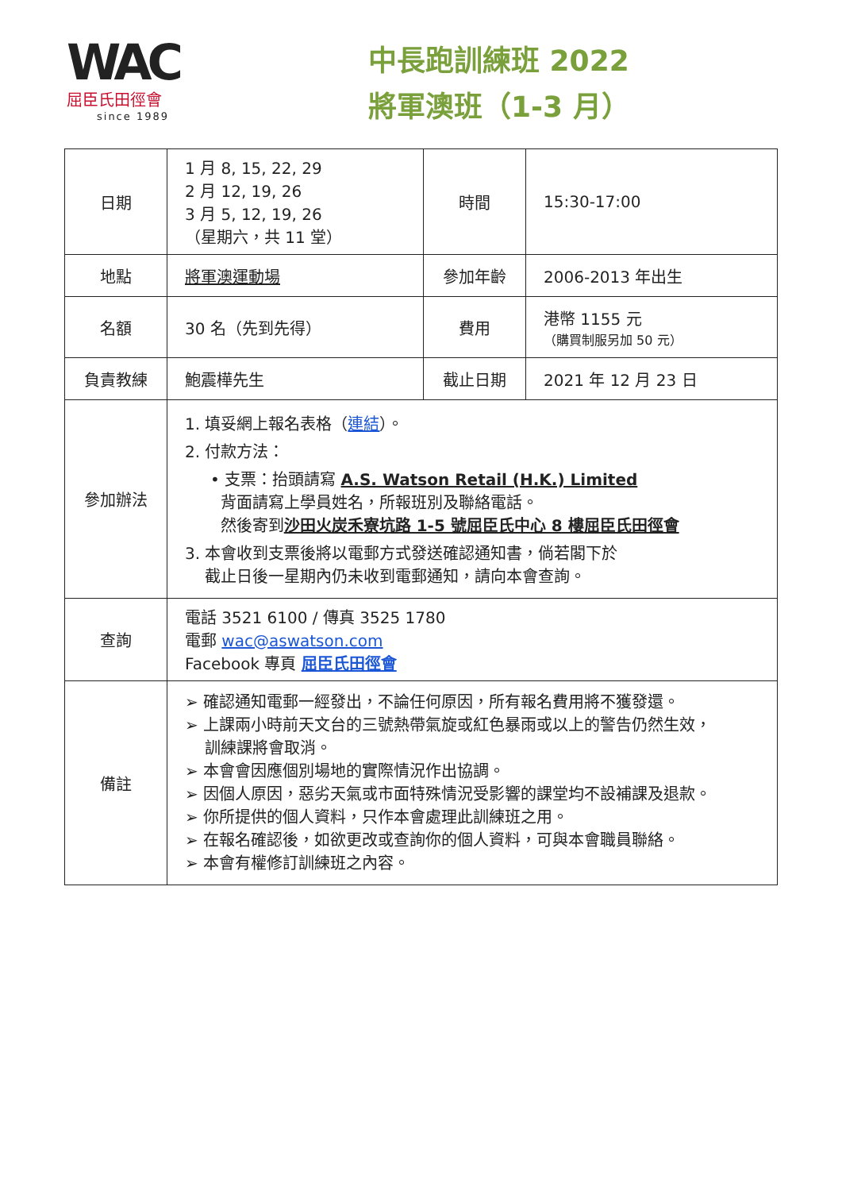WAC
屈臣氏田徑會
since 1989
中長跑訓練班 2022
將軍澳班（1-3 月）
| 日期 | 1 月 8, 15, 22, 29 2 月 12, 19, 26 3 月 5, 12, 19, 26 （星期六，共 11 堂） | 時間 | 15:30-17:00 |
| 地點 | 將軍澳運動場 | 參加年齡 | 2006-2013 年出生 |
| 名額 | 30 名（先到先得） | 費用 | 港幣 1155 元 （購買制服另加 50 元） |
| 負責教練 | 鮑震樺先生 | 截止日期 | 2021 年 12 月 23 日 |
| 參加辦法 | 1. 填妥網上報名表格（ 連結 ）。 2. 付款方法： • 支票：抬頭請寫 A.S. Watson Retail (H.K.) Limited 背面請寫上學員姓名，所報班別及聯絡電話。 然後寄到 沙田火炭禾寮坑路 1-5 號屈臣氏中心 8 樓屈臣氏田徑會 3. 本會收到支票後將以電郵方式發送確認通知書，倘若閣下於 截止日後一星期內仍未收到電郵通知，請向本會查詢。 | | |
| 查詢 | 電話 3521 6100 / 傳真 3525 1780 電郵 wac@aswatson.com Facebook 專頁 屈臣氏田徑會 | | |
| 備註 | ➢ 確認通知電郵一經發出，不論任何原因，所有報名費用將不獲發還。 ➢ 上課兩小時前天文台的三號熱帶氣旋或紅色暴雨或以上的警告仍然生效， 訓練課將會取消。 ➢ 本會會因應個別場地的實際情況作出協調。 ➢ 因個人原因，惡劣天氣或市面特殊情況受影響的課堂均不設補課及退款。 ➢ 你所提供的個人資料，只作本會處理此訓練班之用。 ➢ 在報名確認後，如欲更改或查詢你的個人資料，可與本會職員聯絡。 ➢ 本會有權修訂訓練班之內容。 | | |